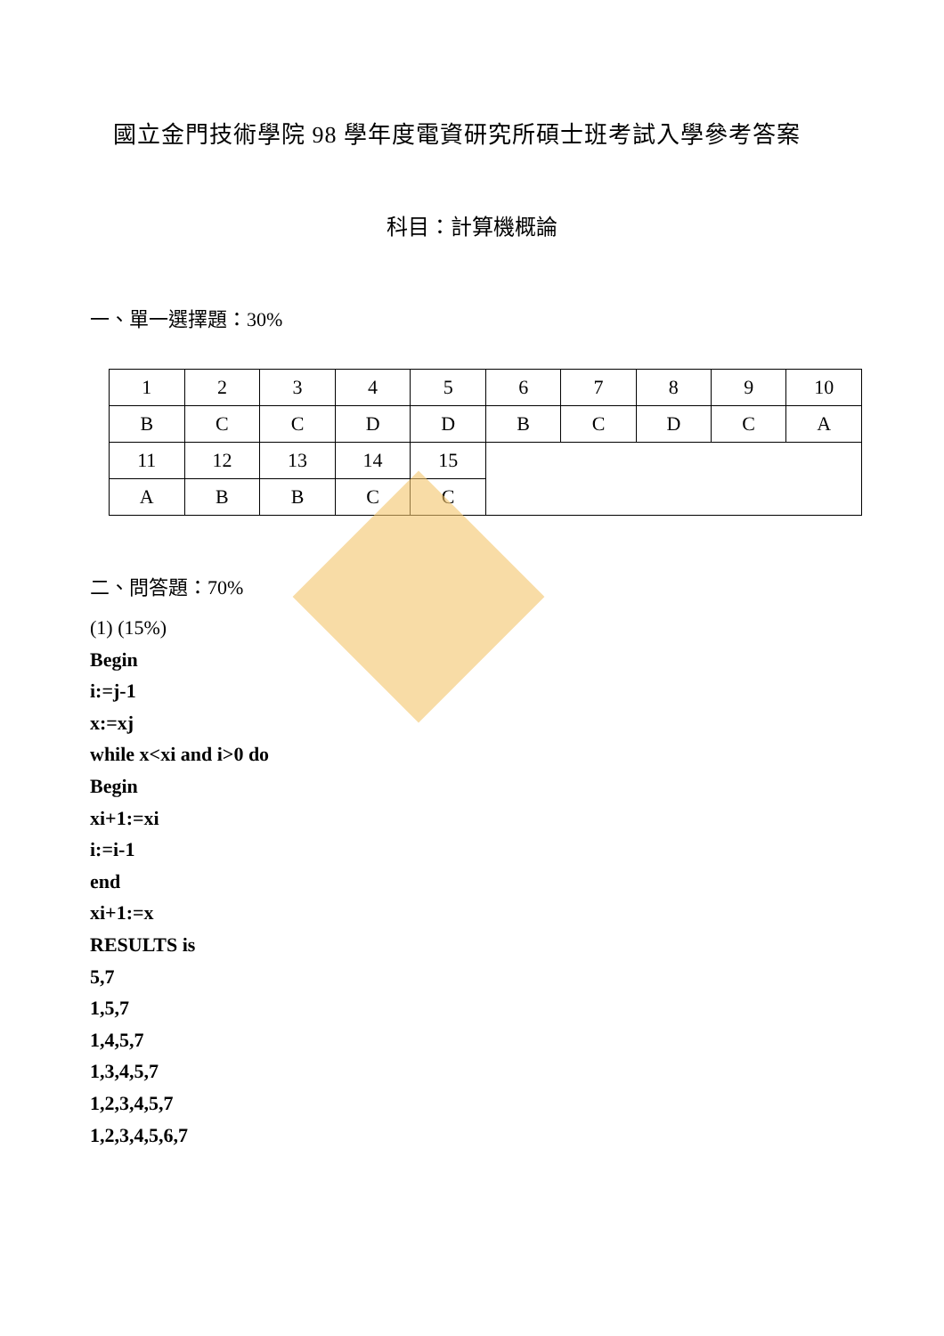國立金門技術學院 98 學年度電資研究所碩士班考試入學參考答案
科目：計算機概論
一、單一選擇題：30%
| 1 | 2 | 3 | 4 | 5 | 6 | 7 | 8 | 9 | 10 |
| B | C | C | D | D | B | C | D | C | A |
| 11 | 12 | 13 | 14 | 15 | | | | | |
| A | B | B | C | C | | | | | |
二、問答題：70%
(1) (15%)
Begin
i:=j-1
x:=xj
while x<xi and i>0 do
Begin
xi+1:=xi
i:=i-1
end
xi+1:=x
RESULTS is
5,7
1,5,7
1,4,5,7
1,3,4,5,7
1,2,3,4,5,7
1,2,3,4,5,6,7